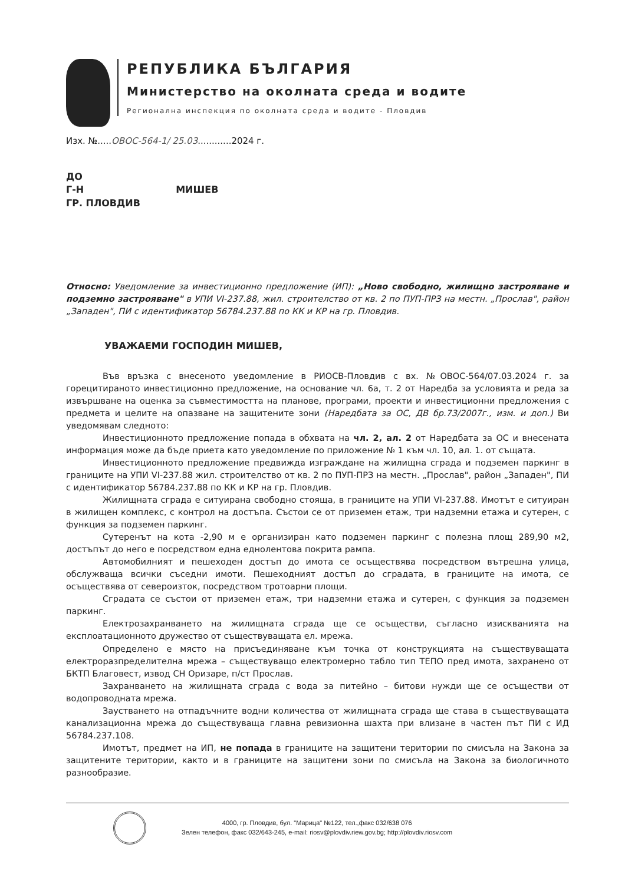РЕПУБЛИКА БЪЛГАРИЯ
Министерство на околната среда и водите
Регионална инспекция по околната среда и водите - Пловдив
Изх. №.....ОВОС-564-1/ 25.03............2024 г.
ДО
Г-Н МИШЕВ
ГР. ПЛОВДИВ
Относно: Уведомление за инвестиционно предложение (ИП): „Ново свободно, жилищно застрояване и подземно застрояване" в УПИ VI-237.88, жил. строителство от кв. 2 по ПУП-ПРЗ на местн. „Прослав", район „Западен", ПИ с идентификатор 56784.237.88 по КК и КР на гр. Пловдив.
УВАЖАЕМИ ГОСПОДИН МИШЕВ,
Във връзка с внесеното уведомление в РИОСВ-Пловдив с вх. №ОВОС-564/07.03.2024 г. за горецитираното инвестиционно предложение, на основание чл. 6а, т. 2 от Наредба за условията и реда за извършване на оценка за съвместимостта на планове, програми, проекти и инвестиционни предложения с предмета и целите на опазване на защитените зони (Наредбата за ОС, ДВ бр.73/2007г., изм. и доп.) Ви уведомявам следното:
Инвестиционното предложение попада в обхвата на чл. 2, ал. 2 от Наредбата за ОС и внесената информация може да бъде приета като уведомление по приложение № 1 към чл. 10, ал. 1. от същата.
Инвестиционното предложение предвижда изграждане на жилищна сграда и подземен паркинг в границите на УПИ VI-237.88 жил. строителство от кв. 2 по ПУП-ПРЗ на местн. „Прослав", район „Западен", ПИ с идентификатор 56784.237.88 по КК и КР на гр. Пловдив.
Жилищната сграда е ситуирана свободно стояща, в границите на УПИ VI-237.88. Имотът е ситуиран в жилищен комплекс, с контрол на достъпа. Състои се от приземен етаж, три надземни етажа и сутерен, с функция за подземен паркинг.
Сутеренът на кота -2,90 м е организиран като подземен паркинг с полезна площ 289,90 м2, достъпът до него е посредством една еднолентова покрита рампа.
Автомобилният и пешеходен достъп до имота се осъществява посредством вътрешна улица, обслужваща всички съседни имоти. Пешеходният достъп до сградата, в границите на имота, се осъществява от североизток, посредством тротоарни площи.
Сградата се състои от приземен етаж, три надземни етажа и сутерен, с функция за подземен паркинг.
Електрозахранването на жилищната сграда ще се осъществи, съгласно изискванията на експлоатационното дружество от съществуващата ел. мрежа.
Определено е място на присъединяване към точка от конструкцията на съществуващата електроразпределителна мрежа – съществуващо електромерно табло тип ТЕПО пред имота, захранено от БКТП Благовест, извод СН Оризаре, п/ст Прослав.
Захранването на жилищната сграда с вода за питейно – битови нужди ще се осъществи от водопроводната мрежа.
Заустването на отпадъчните водни количества от жилищната сграда ще става в съществуващата канализационна мрежа до съществуваща главна ревизионна шахта при влизане в частен път ПИ с ИД 56784.237.108.
Имотът, предмет на ИП, не попада в границите на защитени територии по смисъла на Закона за защитените територии, както и в границите на защитени зони по смисъла на Закона за биологичното разнообразие.
4000, гр. Пловдив, бул. "Марица" №122, тел.,факс 032/638 076
Зелен телефон, факс 032/643-245, e-mail: riosv@plovdiv.riew.gov.bg; http://plovdiv.riosv.com